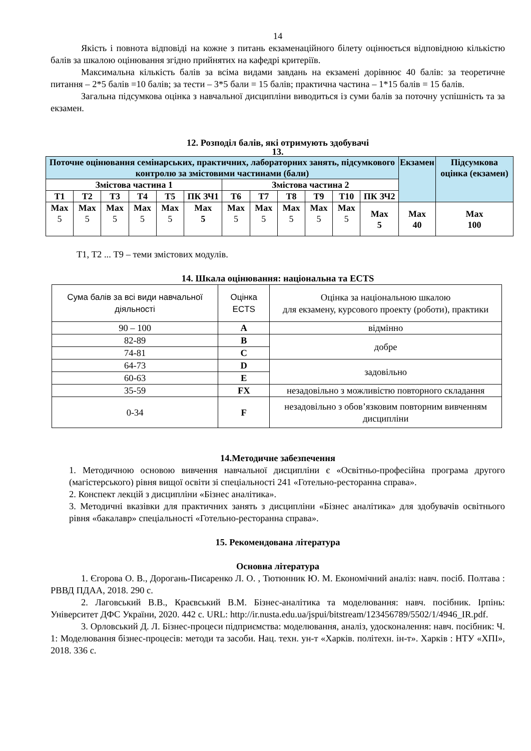14
Якість і повнота відповіді на кожне з питань екзаменаційного білету оцінюється відповідною кількістю балів за шкалою оцінювання згідно прийнятих на кафедрі критеріїв.
Максимальна кількість балів за всіма видами завдань на екзамені дорівнює 40 балів: за теоретичне питання – 2*5 балів =10 балів; за тести – 3*5 бали = 15 балів; практична частина – 1*15 балів = 15 балів.
Загальна підсумкова оцінка з навчальної дисципліни виводиться із суми балів за поточну успішність та за екзамен.
12. Розподіл балів, які отримують здобувачі
13.
| Поточне оцінювання семінарських, практичних, лабораторних занять, підсумкового контролю за змістовими частинами (бали) | | | | | | | | | | | | Екзамен | Підсумкова оцінка (екзамен) |
| --- | --- | --- | --- | --- | --- | --- | --- | --- | --- | --- | --- | --- | --- |
| Змістова частина 1 | | | | | | Змістова частина 2 | | | | | | | |
| Т1 | Т2 | Т3 | Т4 | Т5 | ПК ЗЧ1 | Т6 | Т7 | Т8 | Т9 | Т10 | ПК ЗЧ2 | | |
| Max 5 | Max 5 | Max 5 | Max 5 | Max 5 | Max 5 | Max 5 | Max 5 | Max 5 | Max 5 | Max 5 | Max 5 | Max 40 | Max 100 |
Т1, Т2 ... Т9 – теми змістових модулів.
14. Шкала оцінювання: національна та ECTS
| Сума балів за всі види навчальної діяльності | Оцінка ECTS | Оцінка за національною шкалою для екзамену, курсового проекту (роботи), практики |
| 90 – 100 | А | відмінно |
| 82-89 | В | добре |
| 74-81 | С | |
| 64-73 | D | задовільно |
| 60-63 | Е | |
| 35-59 | FX | незадовільно з можливістю повторного складання |
| 0-34 | F | незадовільно з обов’язковим повторним вивченням дисципліни |
14.Методичне забезпечення
1. Методичною основою вивчення навчальної дисципліни є «Освітньо-професійна програма другого (магістерського) рівня вищої освіти зі спеціальності 241 «Готельно-ресторанна справа».
2. Конспект лекцій з дисципліни «Бізнес аналітика».
3. Методичні вказівки для практичних занять з дисципліни «Бізнес аналітика» для здобувачів освітнього рівня «бакалавр» спеціальності «Готельно-ресторанна справа».
15. Рекомендована література
Основна література
1. Єгорова О. В., Дорогань-Писаренко Л. О. , Тютюнник Ю. М. Економічний аналіз: навч. посіб. Полтава : РВВД ПДАА, 2018. 290 с.
2. Лаговський В.В., Краєвський В.М. Бізнес-аналітика та моделювання: навч. посібник. Ірпінь: Університет ДФС України, 2020. 442 с. URL: http://ir.nusta.edu.ua/jspui/bitstream/123456789/5502/1/4946_IR.pdf.
3. Орловський Д. Л. Бізнес-процеси підприємства: моделювання, аналіз, удосконалення: навч. посібник: Ч. 1: Моделювання бізнес-процесів: методи та засоби. Нац. техн. ун-т «Харків. політехн. ін-т». Харків : НТУ «ХПІ», 2018. 336 с.